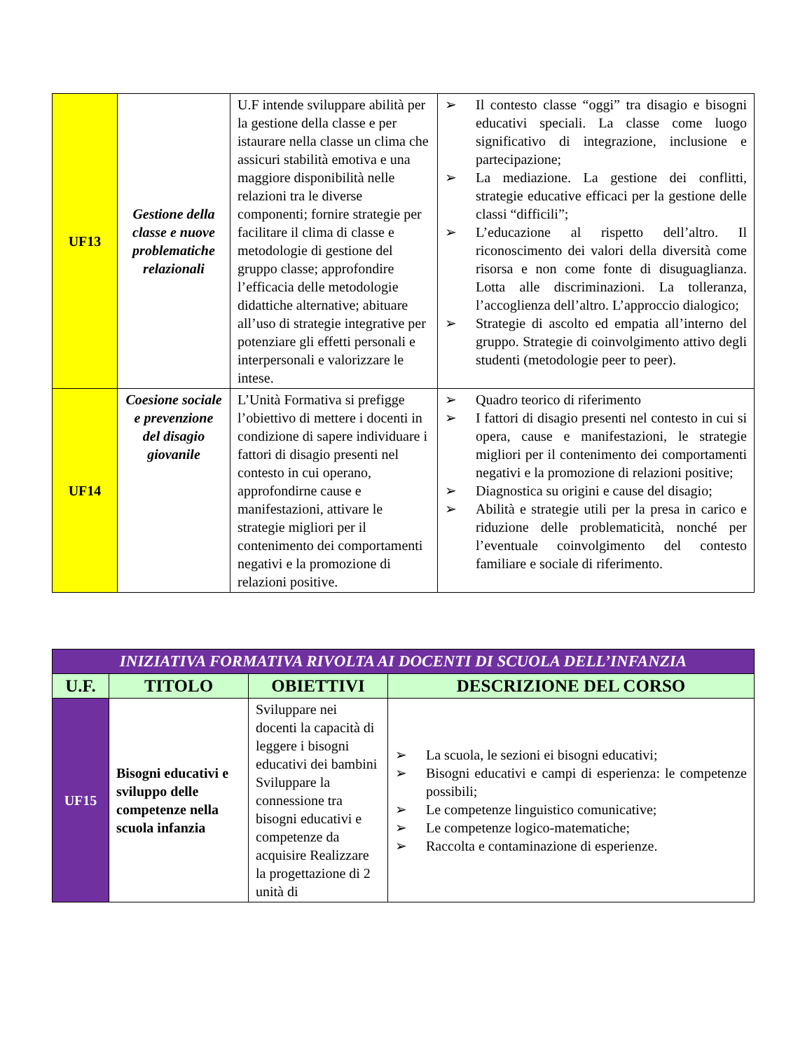| UF13 | Gestione della classe e nuove problematiche relazionali | U.F intende sviluppare abilità per la gestione della classe e per istaurare nella classe un clima che assicuri stabilità emotiva e una maggiore disponibilità nelle relazioni tra le diverse componenti; fornire strategie per facilitare il clima di classe e metodologie di gestione del gruppo classe; approfondire l’efficacia delle metodologie didattiche alternative; abituare all’uso di strategie integrative per potenziare gli effetti personali e interpersonali e valorizzare le intese. | ➢ Il contesto classe “oggi” tra disagio e bisogni educativi speciali. La classe come luogo significativo di integrazione, inclusione e partecipazione; ➢ La mediazione. La gestione dei conflitti, strategie educative efficaci per la gestione delle classi “difficili”; ➢ L’educazione al rispetto dell’altro. Il riconoscimento dei valori della diversità come risorsa e non come fonte di disuguaglianza. Lotta alle discriminazioni. La tolleranza, l’accoglienza dell’altro. L’approccio dialogico; ➢ Strategie di ascolto ed empatia all’interno del gruppo. Strategie di coinvolgimento attivo degli studenti (metodologie peer to peer). |
| UF14 | Coesione sociale e prevenzione del disagio giovanile | L’Unità Formativa si prefigge l’obiettivo di mettere i docenti in condizione di sapere individuare i fattori di disagio presenti nel contesto in cui operano, approfondirne cause e manifestazioni, attivare le strategie migliori per il contenimento dei comportamenti negativi e la promozione di relazioni positive. | ➢ Quadro teorico di riferimento ➢ I fattori di disagio presenti nel contesto in cui si opera, cause e manifestazioni, le strategie migliori per il contenimento dei comportamenti negativi e la promozione di relazioni positive; ➢ Diagnostica su origini e cause del disagio; ➢ Abilità e strategie utili per la presa in carico e riduzione delle problematicità, nonché per l’eventuale coinvolgimento del contesto familiare e sociale di riferimento. |
| INIZIATIVA FORMATIVA RIVOLTA AI DOCENTI DI SCUOLA DELL’INFANZIA | | | |
| U.F. | TITOLO | OBIETTIVI | DESCRIZIONE DEL CORSO |
| UF15 | Bisogni educativi e sviluppo delle competenze nella scuola infanzia | Sviluppare nei docenti la capacità di leggere i bisogni educativi dei bambini Sviluppare la connessione tra bisogni educativi e competenze da acquisire Realizzare la progettazione di 2 unità di | ➢ La scuola, le sezioni ei bisogni educativi; ➢ Bisogni educativi e campi di esperienza: le competenze possibili; ➢ Le competenze linguistico comunicative; ➢ Le competenze logico-matematiche; ➢ Raccolta e contaminazione di esperienze. |